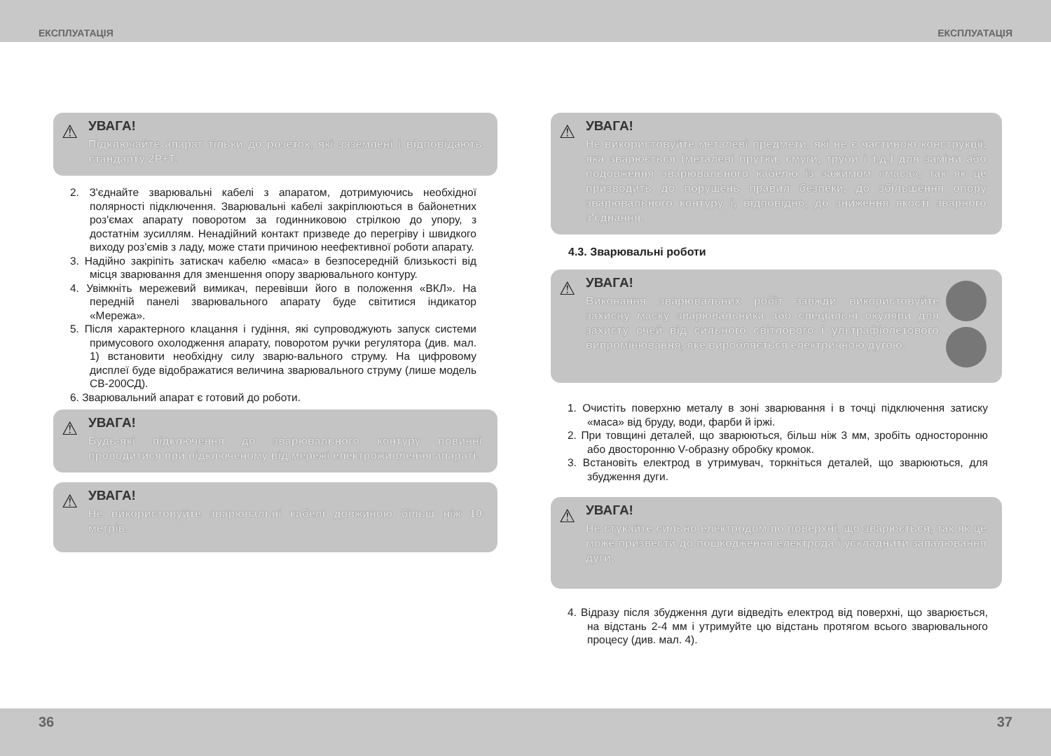ЕКСПЛУАТАЦІЯ
⚠
УВАГА!
Підключайте апарат тільки до розеток, які заземлені і відповідають стандарту 2Р+Т.
2. З'єднайте зварювальні кабелі з апаратом, дотримуючись необхідної полярності підключення. Зварювальні кабелі закріплюються в байонетних роз'ємах апарату поворотом за годинниковою стрілкою до упору, з достатнім зусиллям. Ненадійний контакт призведе до перегріву і швидкого виходу роз’ємів з ладу, може стати причиною неефективної роботи апарату.
3. Надійно закріпіть затискач кабелю «маса» в безпосередній близькості від місця зварювання для зменшення опору зварювального контуру.
4. Увімкніть мережевий вимикач, перевівши його в положення «ВКЛ». На передній панелі зварювального апарату буде світитися індикатор «Мережа».
5. Після характерного клацання і гудіння, які супроводжують запуск системи примусового охолодження апарату, поворотом ручки регулятора (див. мал. 1) встановити необхідну силу зварю-вального струму. На цифровому дисплеї буде відображатися величина зварювального струму (лише модель СВ-200СД).
6. Зварювальний апарат є готовий до роботи.
⚠
УВАГА!
Будь-які підключення до зварювального контуру повинні проводитися при відключеному від мережі електроживлення апараті.
⚠
УВАГА!
Не використовуйте зварювальні кабелі довжиною більш ніж 10 метрів.
36
ЕКСПЛУАТАЦІЯ
⚠
УВАГА!
Не використовуйте металеві предмети, які не є частиною конструкції, яка зварюється (металеві прутки, смуги, труби і т.д.) для заміни або подовження зварювального кабелю із зажимом «маса», так як це призводить до порушень правил безпеки, до збільшення опору зварювального контуру і, відповідно, до зниження якості зварного з'єднання.
4.3. Зварювальні роботи
⚠
УВАГА!
Виконання зварювальних робіт завжди використовуйте захисну маску зварювальника або спеціальні окуляри для захисту очей від сильного світлового і ультрафіолетового випромінювання, яке виробляється електричною дугою.
1. Очистіть поверхню металу в зоні зварювання і в точці підключення затиску «маса» від бруду, води, фарби й іржі.
2. При товщині деталей, що зварюються, більш ніж 3 мм, зробіть односторонню або двосторонню V-образну обробку кромок.
3. Встановіть електрод в утримувач, торкніться деталей, що зварюються, для збудження дуги.
⚠
УВАГА!
Не стукайте сильно електродом по поверхні, що зварюється, так як це може призвести до пошкодження електрода і ускладнити запалювання дуги.
4. Відразу після збудження дуги відведіть електрод від поверхні, що зварюється, на відстань 2-4 мм і утримуйте цю відстань протягом всього зварювального процесу (див. мал. 4).
37